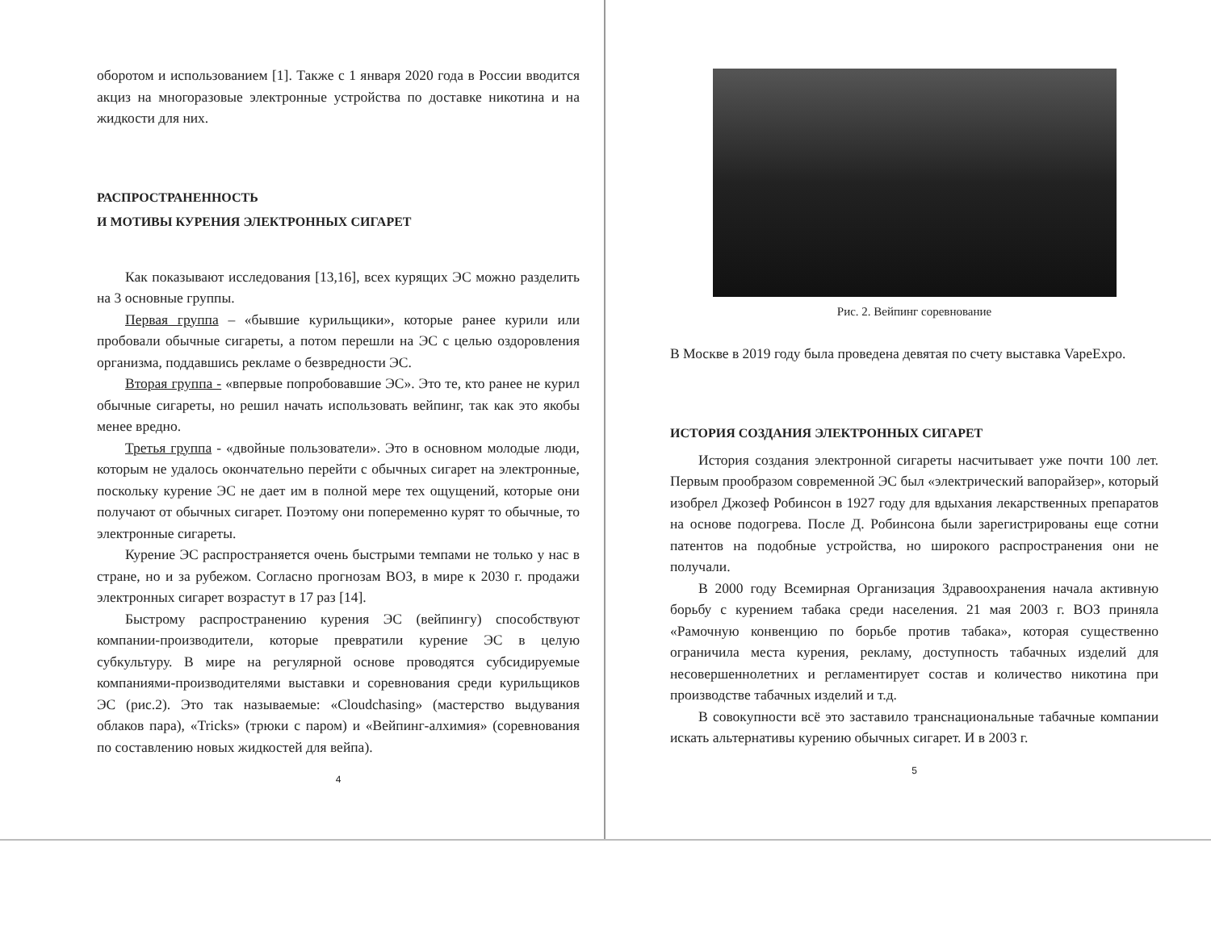оборотом и использованием [1]. Также с 1 января 2020 года в России вводится акциз на многоразовые электронные устройства по доставке никотина и на жидкости для них.
РАСПРОСТРАНЕННОСТЬ
И МОТИВЫ КУРЕНИЯ ЭЛЕКТРОННЫХ СИГАРЕТ
Как показывают исследования [13,16], всех курящих ЭС можно разделить на 3 основные группы.
Первая группа – «бывшие курильщики», которые ранее курили или пробовали обычные сигареты, а потом перешли на ЭС с целью оздоровления организма, поддавшись рекламе о безвредности ЭС.
Вторая группа - «впервые попробовавшие ЭС». Это те, кто ранее не курил обычные сигареты, но решил начать использовать вейпинг, так как это якобы менее вредно.
Третья группа - «двойные пользователи». Это в основном молодые люди, которым не удалось окончательно перейти с обычных сигарет на электронные, поскольку курение ЭС не дает им в полной мере тех ощущений, которые они получают от обычных сигарет. Поэтому они попеременно курят то обычные, то электронные сигареты.
Курение ЭС распространяется очень быстрыми темпами не только у нас в стране, но и за рубежом. Согласно прогнозам ВОЗ, в мире к 2030 г. продажи электронных сигарет возрастут в 17 раз [14].
Быстрому распространению курения ЭС (вейпингу) способствуют компании-производители, которые превратили курение ЭС в целую субкультуру. В мире на регулярной основе проводятся субсидируемые компаниями-производителями выставки и соревнования среди курильщиков ЭС (рис.2). Это так называемые: «Cloudchasing» (мастерство выдувания облаков пара), «Tricks» (трюки с паром) и «Вейпинг-алхимия» (соревнования по составлению новых жидкостей для вейпа).
4
Рис. 2. Вейпинг соревнование
В Москве в 2019 году была проведена девятая по счету выставка VapeExpo.
ИСТОРИЯ СОЗДАНИЯ ЭЛЕКТРОННЫХ СИГАРЕТ
История создания электронной сигареты насчитывает уже почти 100 лет. Первым прообразом современной ЭС был «электрический вапорайзер», который изобрел Джозеф Робинсон в 1927 году для вдыхания лекарственных препаратов на основе подогрева. После Д. Робинсона были зарегистрированы еще сотни патентов на подобные устройства, но широкого распространения они не получали.
В 2000 году Всемирная Организация Здравоохранения начала активную борьбу с курением табака среди населения. 21 мая 2003 г. ВОЗ приняла «Рамочную конвенцию по борьбе против табака», которая существенно ограничила места курения, рекламу, доступность табачных изделий для несовершеннолетних и регламентирует состав и количество никотина при производстве табачных изделий и т.д.
В совокупности всё это заставило транснациональные табачные компании искать альтернативы курению обычных сигарет. И в 2003 г.
5